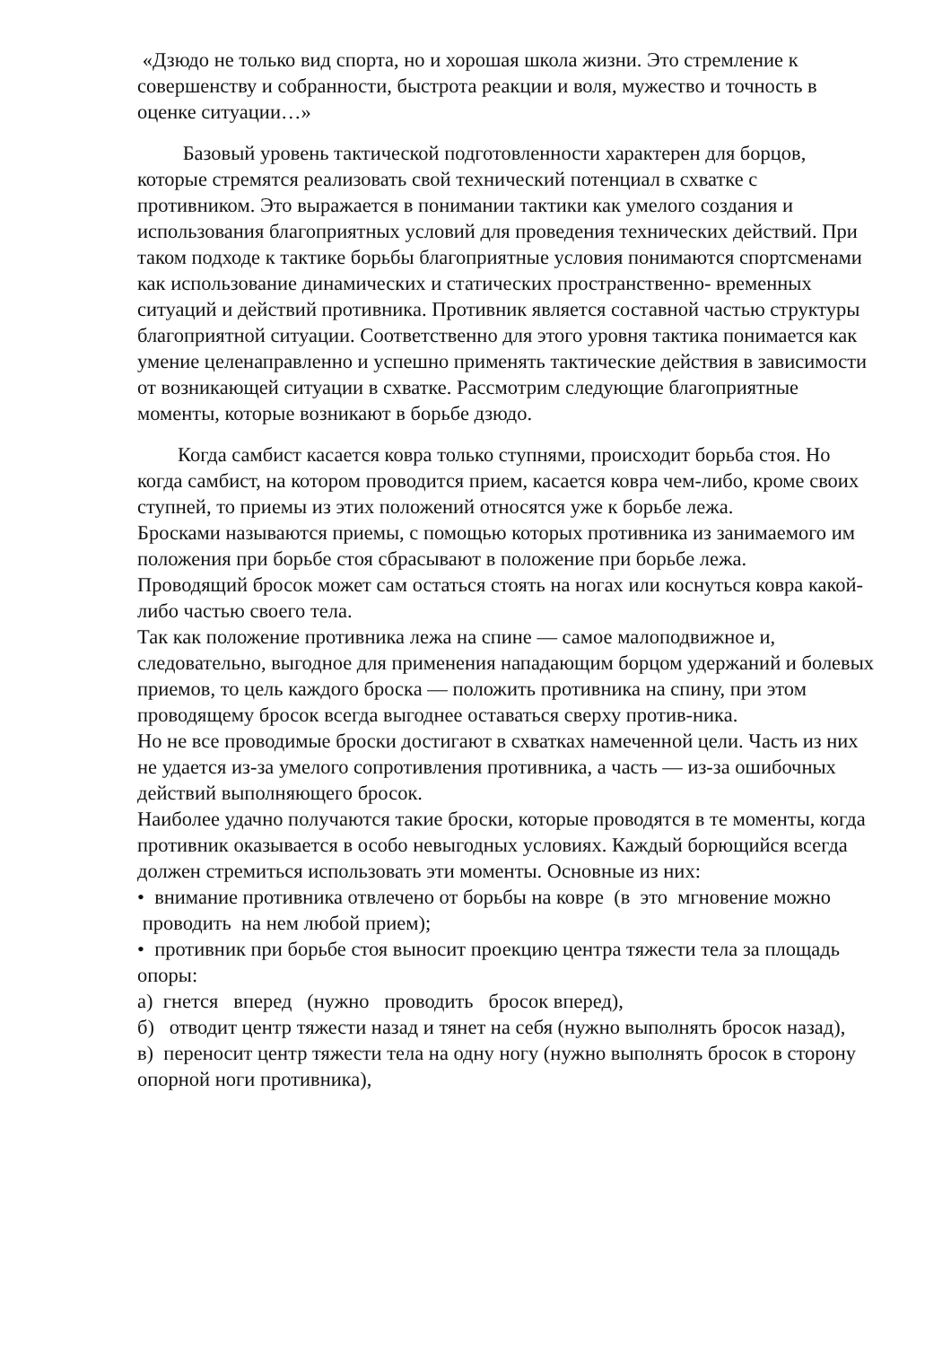«Дзюдо не только вид спорта, но и хорошая школа жизни. Это стремление к совершенству и собранности, быстрота реакции и воля, мужество и точность в оценке ситуации…»
Базовый уровень тактической подготовленности характерен для борцов, которые стремятся реализовать свой технический потенциал в схватке с противником. Это выражается в понимании тактики как умелого создания и использования благоприятных условий для проведения технических действий. При таком подходе к тактике борьбы благоприятные условия понимаются спортсменами как использование динамических и статических пространственно- временных ситуаций и действий противника. Противник является составной частью структуры благоприятной ситуации. Соответственно для этого уровня тактика понимается как умение целенаправленно и успешно применять тактические действия в зависимости от возникающей ситуации в схватке. Рассмотрим следующие благоприятные моменты, которые возникают в борьбе дзюдо.
Когда самбист касается ковра только ступнями, происходит борьба стоя. Но когда самбист, на котором проводится прием, касается ковра чем-либо, кроме своих ступней, то приемы из этих положений относятся уже к борьбе лежа.
Бросками называются приемы, с помощью которых противника из занимаемого им положения при борьбе стоя сбрасывают в положение при борьбе лежа.
Проводящий бросок может сам остаться стоять на ногах или коснуться ковра какой-либо частью своего тела.
Так как положение противника лежа на спине — самое малоподвижное и, следовательно, выгодное для применения нападающим борцом удержаний и болевых приемов, то цель каждого броска — положить противника на спину, при этом проводящему бросок всегда выгоднее оставаться сверху против-ника.
Но не все проводимые броски достигают в схватках намеченной цели. Часть из них не удается из-за умелого сопротивления противника, а часть — из-за ошибочных действий выполняющего бросок.
Наиболее удачно получаются такие броски, которые проводятся в те моменты, когда противник оказывается в особо невыгодных условиях. Каждый борющийся всегда должен стремиться использовать эти моменты. Основные из них:
• внимание противника отвлечено от борьбы на ковре (в это мгновение можно проводить на нем любой прием);
• противник при борьбе стоя выносит проекцию центра тяжести тела за площадь опоры:
а) гнется вперед (нужно проводить бросок вперед),
б) отводит центр тяжести назад и тянет на себя (нужно выполнять бросок назад),
в) переносит центр тяжести тела на одну ногу (нужно выполнять бросок в сторону опорной ноги противника),